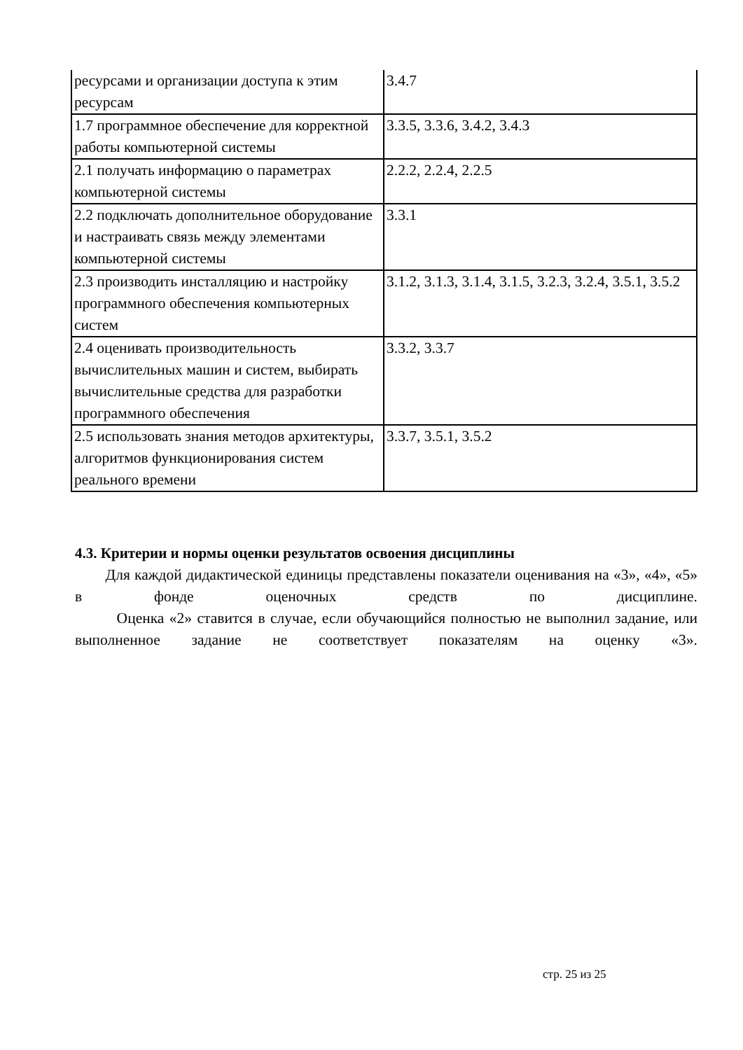| ресурсами и организации доступа к этим ресурсам | 3.4.7 |
| 1.7 программное обеспечение для корректной работы компьютерной системы | 3.3.5, 3.3.6, 3.4.2, 3.4.3 |
| 2.1 получать информацию о параметрах компьютерной системы | 2.2.2, 2.2.4, 2.2.5 |
| 2.2 подключать дополнительное оборудование и настраивать связь между элементами компьютерной системы | 3.3.1 |
| 2.3 производить инсталляцию и настройку программного обеспечения компьютерных систем | 3.1.2, 3.1.3, 3.1.4, 3.1.5, 3.2.3, 3.2.4, 3.5.1, 3.5.2 |
| 2.4 оценивать производительность вычислительных машин и систем, выбирать вычислительные средства для разработки программного обеспечения | 3.3.2, 3.3.7 |
| 2.5 использовать знания методов архитектуры, алгоритмов функционирования систем реального времени | 3.3.7, 3.5.1, 3.5.2 |
4.3. Критерии и нормы оценки результатов освоения дисциплины
Для каждой дидактической единицы представлены показатели оценивания на «3», «4», «5» в фонде оценочных средств по дисциплине.
Оценка «2» ставится в случае, если обучающийся полностью не выполнил задание, или выполненное задание не соответствует показателям на оценку «3».
стр. 25 из 25